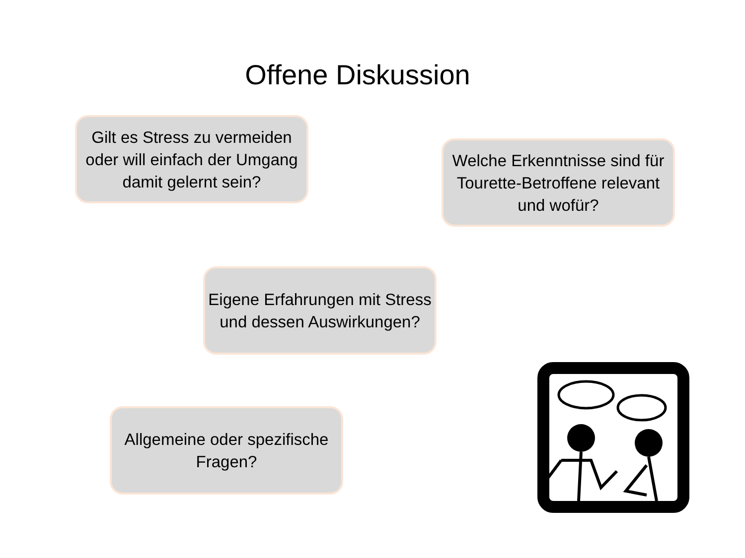Offene Diskussion
Gilt es Stress zu vermeiden oder will einfach der Umgang damit gelernt sein?
Welche Erkenntnisse sind für Tourette-Betroffene relevant und wofür?
Eigene Erfahrungen mit Stress und dessen Auswirkungen?
Allgemeine oder spezifische Fragen?